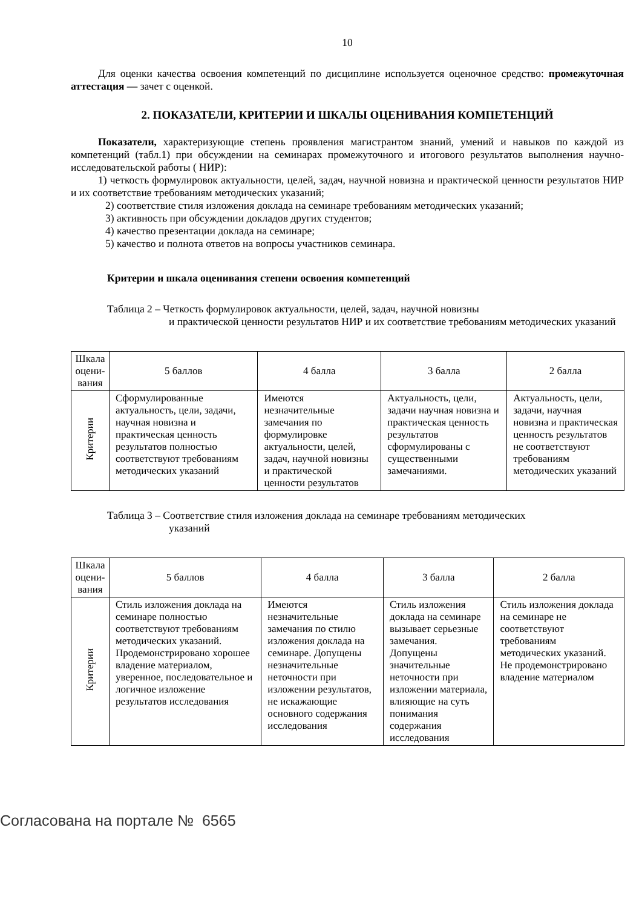10
Для оценки качества освоения компетенций по дисциплине используется оценочное средство: промежуточная аттестация — зачет с оценкой.
2. ПОКАЗАТЕЛИ, КРИТЕРИИ И ШКАЛЫ ОЦЕНИВАНИЯ КОМПЕТЕНЦИЙ
Показатели, характеризующие степень проявления магистрантом знаний, умений и навыков по каждой из компетенций (табл.1) при обсуждении на семинарах промежуточного и итогового результатов выполнения научно-исследовательской работы ( НИР):
1) четкость формулировок актуальности, целей, задач, научной новизна и практической ценности результатов НИР и их соответствие требованиям методических указаний;
2) соответствие стиля изложения доклада на семинаре требованиям методических указаний;
3) активность при обсуждении докладов других студентов;
4) качество презентации доклада на семинаре;
5) качество и полнота ответов на вопросы участников семинара.
Критерии и шкала оценивания степени освоения компетенций
Таблица 2 – Четкость формулировок актуальности, целей, задач, научной новизны
и практической ценности результатов НИР и их соответствие требованиям методических указаний
| Шкала оцени-вания | 5 баллов | 4 балла | 3 балла | 2 балла |
| Критерии | Сформулированные актуальность, цели, задачи, научная новизна и практическая ценность результатов полностью соответствуют требованиям методических указаний | Имеются незначительные замечания по формулировке актуальности, целей, задач, научной новизны и практической ценности результатов | Актуальность, цели, задачи научная новизна и практическая ценность результатов сформулированы с существенными замечаниями. | Актуальность, цели, задачи, научная новизна и практическая ценность результатов не соответствуют требованиям методических указаний |
Таблица 3 – Соответствие стиля изложения доклада на семинаре требованиям методических
указаний
| Шкала оцени-вания | 5 баллов | 4 балла | 3 балла | 2 балла |
| Критерии | Стиль изложения доклада на семинаре полностью соответствуют требованиям методических указаний. Продемонстрировано хорошее владение материалом, уверенное, последовательное и логичное изложение результатов исследования | Имеются незначительные замечания по стилю изложения доклада на семинаре. Допущены незначительные неточности при изложении результатов, не искажающие основного содержания исследования | Стиль изложения доклада на семинаре вызывает серьезные замечания. Допущены значительные неточности при изложении материала, влияющие на суть понимания содержания исследования | Стиль изложения доклада на семинаре не соответствуют требованиям методических указаний. Не продемонстрировано владение материалом |
Согласована на портале № 6565